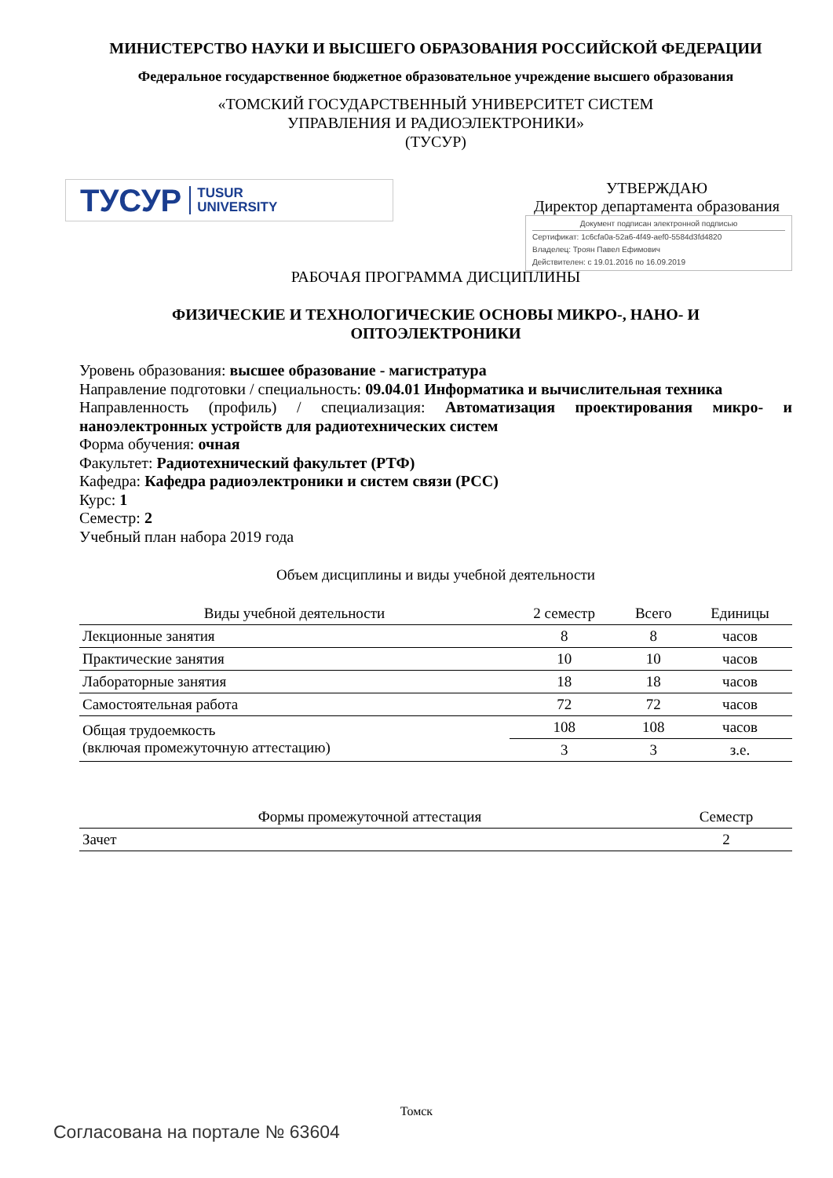МИНИСТЕРСТВО НАУКИ И ВЫСШЕГО ОБРАЗОВАНИЯ РОССИЙСКОЙ ФЕДЕРАЦИИ
Федеральное государственное бюджетное образовательное учреждение высшего образования
«ТОМСКИЙ ГОСУДАРСТВЕННЫЙ УНИВЕРСИТЕТ СИСТЕМ
УПРАВЛЕНИЯ И РАДИОЭЛЕКТРОНИКИ»
(ТУСУР)
ТУСУР TUSUR
UNIVERSITY
УТВЕРЖДАЮ
Директор департамента образования
Документ подписан электронной подписью
Сертификат: 1c6cfa0a-52a6-4f49-aef0-5584d3fd4820
Владелец: Троян Павел Ефимович
Действителен: с 19.01.2016 по 16.09.2019
РАБОЧАЯ ПРОГРАММА ДИСЦИПЛИНЫ
ФИЗИЧЕСКИЕ И ТЕХНОЛОГИЧЕСКИЕ ОСНОВЫ МИКРО-, НАНО- И
ОПТОЭЛЕКТРОНИКИ
Уровень образования: высшее образование - магистратура
Направление подготовки / специальность: 09.04.01 Информатика и вычислительная техника
Направленность (профиль) / специализация: Автоматизация проектирования микро- и наноэлектронных устройств для радиотехнических систем
Форма обучения: очная
Факультет: Радиотехнический факультет (РТФ)
Кафедра: Кафедра радиоэлектроники и систем связи (РСС)
Курс: 1
Семестр: 2
Учебный план набора 2019 года
Объем дисциплины и виды учебной деятельности
| Виды учебной деятельности | 2 семестр | Всего | Единицы |
| --- | --- | --- | --- |
| Лекционные занятия | 8 | 8 | часов |
| Практические занятия | 10 | 10 | часов |
| Лабораторные занятия | 18 | 18 | часов |
| Самостоятельная работа | 72 | 72 | часов |
| Общая трудоемкость (включая промежуточную аттестацию) | 108 | 108 | часов |
| | 3 | 3 | з.е. |
| Формы промежуточной аттестация | Семестр |
| --- | --- |
| Зачет | 2 |
Томск
Согласована на портале № 63604